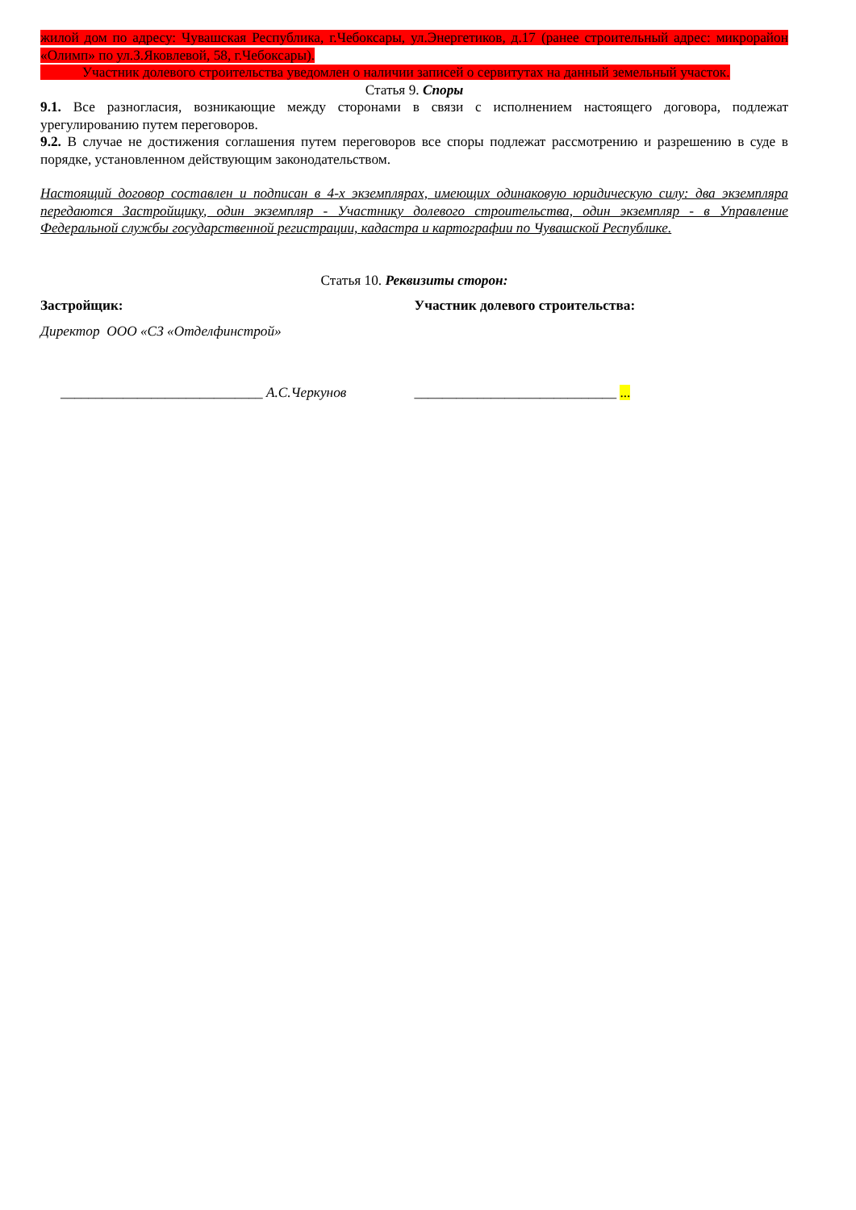жилой дом по адресу: Чувашская Республика, г.Чебоксары, ул.Энергетиков, д.17 (ранее строительный адрес: микрорайон «Олимп» по ул.З.Яковлевой, 58, г.Чебоксары).
Участник долевого строительства уведомлен о наличии записей о сервитутах на данный земельный участок.
Статья 9. Споры
9.1. Все разногласия, возникающие между сторонами в связи с исполнением настоящего договора, подлежат урегулированию путем переговоров.
9.2. В случае не достижения соглашения путем переговоров все споры подлежат рассмотрению и разрешению в суде в порядке, установленном действующим законодательством.
Настоящий договор составлен и подписан в 4-х экземплярах, имеющих одинаковую юридическую силу: два экземпляра передаются Застройщику, один экземпляр - Участнику долевого строительства, один экземпляр - в Управление Федеральной службы государственной регистрации, кадастра и картографии по Чувашской Республике.
Статья 10. Реквизиты сторон:
Застройщик:
Директор ООО «СЗ «Отделфинстрой»
_____________________________ А.С.Черкунов
Участник долевого строительства:
_____________________________ ...